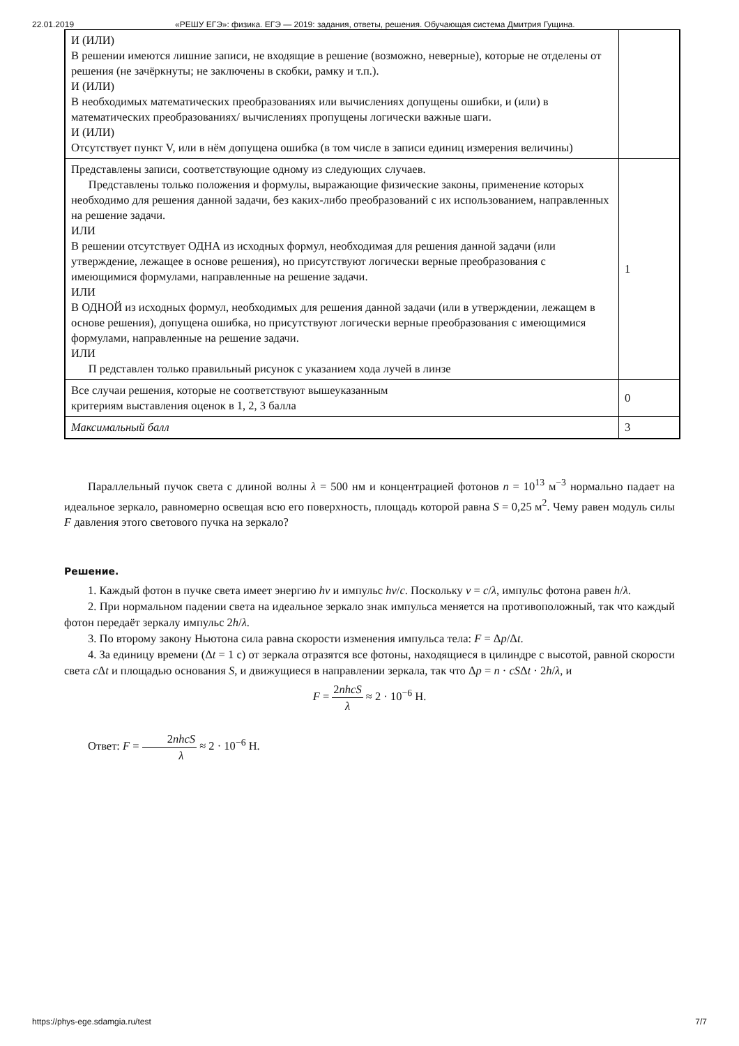22.01.2019 «РЕШУ ЕГЭ»: физика. ЕГЭ — 2019: задания, ответы, решения. Обучающая система Дмитрия Гущина.
| И (ИЛИ) В решении имеются лишние записи, не входящие в решение (возможно, неверные), которые не отделены от решения (не зачёркнуты; не заключены в скобки, рамку и т.п.). И (ИЛИ) В необходимых математических преобразованиях или вычислениях допущены ошибки, и (или) в математических преобразованиях/ вычислениях пропущены логически важные шаги. И (ИЛИ) Отсутствует пункт V, или в нём допущена ошибка (в том числе в записи единиц измерения величины) | |
| Представлены записи, соответствующие одному из следующих случаев. Представлены только положения и формулы, выражающие физические законы, применение которых необходимо для решения данной задачи, без каких-либо преобразований с их использованием, направленных на решение задачи. ИЛИ В решении отсутствует ОДНА из исходных формул, необходимая для решения данной задачи (или утверждение, лежащее в основе решения), но присутствуют логически верные преобразования с имеющимися формулами, направленные на решение задачи. ИЛИ В ОДНОЙ из исходных формул, необходимых для решения данной задачи (или в утверждении, лежащем в основе решения), допущена ошибка, но присутствуют логически верные преобразования с имеющимися формулами, направленные на решение задачи. ИЛИ П редставлен только правильный рисунок с указанием хода лучей в линзе | 1 |
| Все случаи решения, которые не соответствуют вышеуказанным критериям выставления оценок в 1, 2, 3 балла | 0 |
| Максимальный балл | 3 |
Параллельный пучок света с длиной волны λ = 500 нм и концентрацией фотонов n = 10<sup>13</sup> м<sup>−3</sup> нормально падает на идеальное зеркало, равномерно освещая всю его поверхность, площадь которой равна S = 0,25 м<sup>2</sup>. Чему равен модуль силы F давления этого светового пучка на зеркало?
Решение.
1. Каждый фотон в пучке света имеет энергию hν и импульс hν/c. Поскольку ν = c/λ, импульс фотона равен h/λ.
2. При нормальном падении света на идеальное зеркало знак импульса меняется на противоположный, так что каждый фотон передаёт зеркалу импульс 2h/λ.
3. По второму закону Ньютона сила равна скорости изменения импульса тела: F = Δp/Δt.
4. За единицу времени (Δt = 1 с) от зеркала отразятся все фотоны, находящиеся в цилиндре с высотой, равной скорости света c Δt и площадью основания S, и движущиеся в направлении зеркала, так что Δp = n · cSΔt · 2h/λ, и
F = 2nhcS λ ≈ 2 · 10<sup>−6</sup> Н.
Ответ: F = 2nhcS λ ≈ 2 · 10<sup>−6</sup> Н.
https://phys-ege.sdamgia.ru/test 7/7